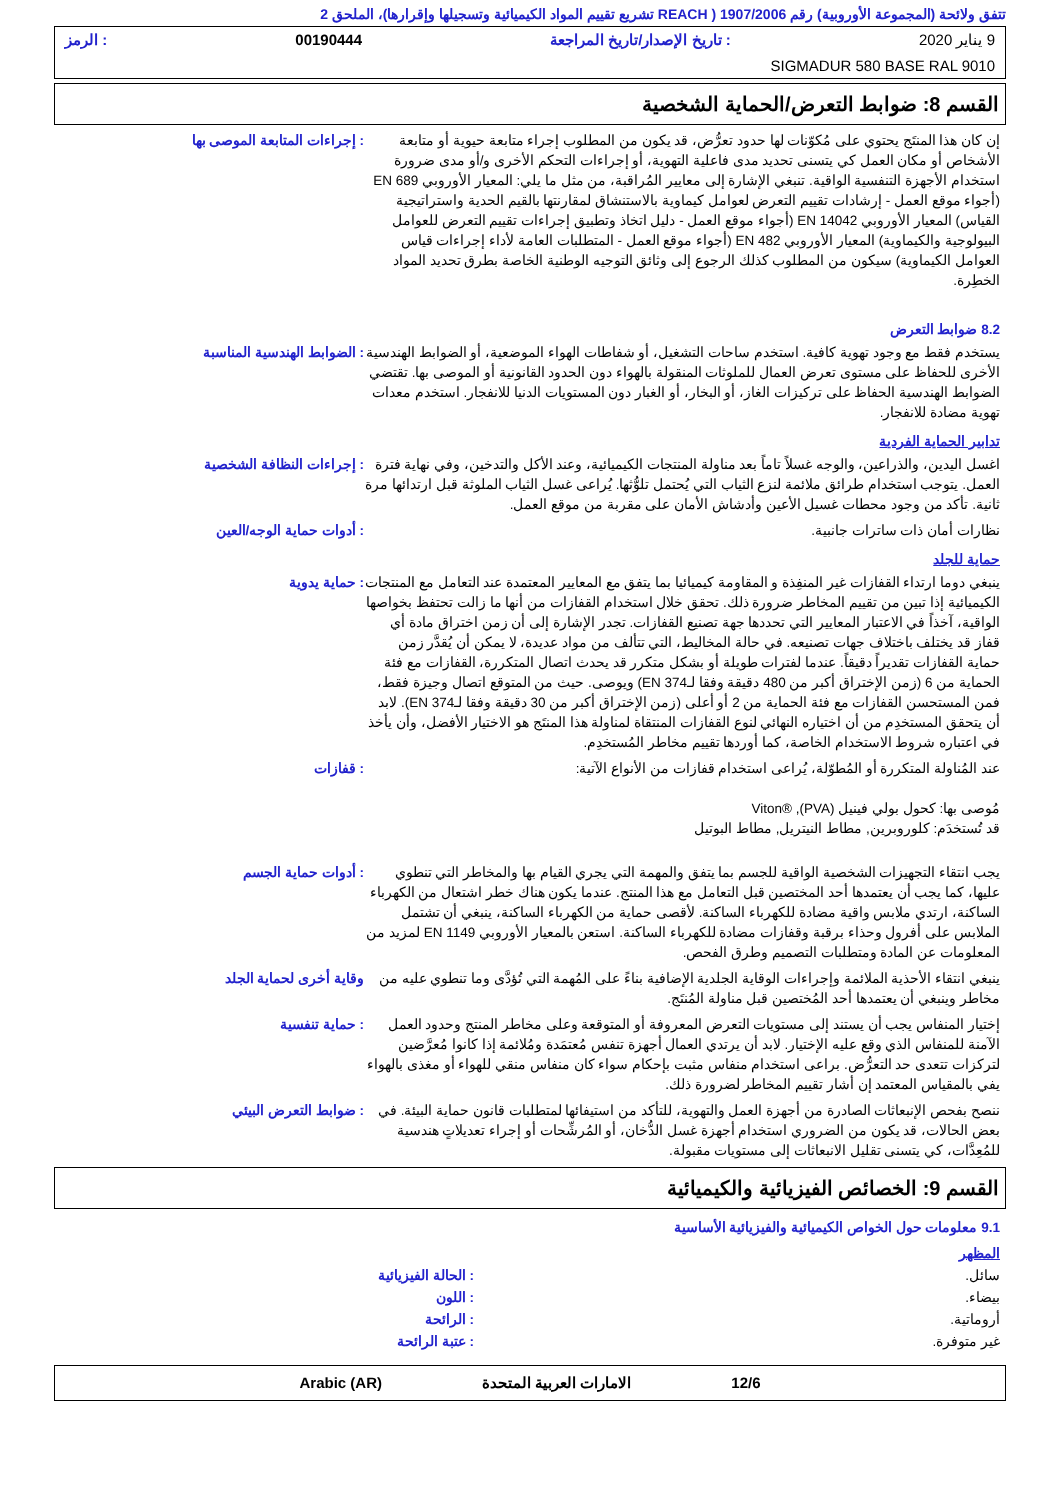تتفق ولائحة (المجموعة الأوروبية) رقم 1907/2006 ( REACH تشريع تقييم المواد الكيميائية وتسجيلها وإقرارها)، الملحق 2
9 يناير 2020: تاريخ الإصدار/تاريخ المراجعة 00190444: الرمز
SIGMADUR 580 BASE RAL 9010
القسم 8: ضوابط التعرض/الحماية الشخصية
إن كان هذا المنتَج يحتوي على مُكوّنات لها حدود تعرُّض، قد يكون من المطلوب إجراء متابعة حيوية أو متابعة الأشخاص أو مكان العمل كي يتسنى تحديد مدى فاعلية التهوية، أو إجراءات التحكم الأخرى و/أو مدى ضرورة استخدام الأجهزة التنفسية الواقية. تنبغي الإشارة إلى معايير المُراقبة، من مثل ما يلي: المعيار الأوروبي EN 689 (أجواء موقع العمل - إرشادات تقييم التعرض لعوامل كيماوية بالاستنشاق لمقارنتها بالقيم الحدية واستراتيجية القياس) المعيار الأوروبي EN 14042 (أجواء موقع العمل - دليل اتخاذ وتطبيق إجراءات تقييم التعرض للعوامل البيولوجية والكيماوية) المعيار الأوروبي EN 482 (أجواء موقع العمل - المتطلبات العامة لأداء إجراءات قياس العوامل الكيماوية) سيكون من المطلوب كذلك الرجوع إلى وثائق التوجيه الوطنية الخاصة بطرق تحديد المواد الخطِرة.
: إجراءات المتابعة الموصى بها
8.2 ضوابط التعرض
يستخدم فقط مع وجود تهوية كافية. استخدم ساحات التشغيل، أو شفاطات الهواء الموضعية، أو الضوابط الهندسية الأخرى للحفاظ على مستوى تعرض العمال للملوثات المنقولة بالهواء دون الحدود القانونية أو الموصى بها. تقتضي الضوابط الهندسية الحفاظ على تركيزات الغاز، أو البخار، أو الغبار دون المستويات الدنيا للانفجار. استخدم معدات تهوية مضادة للانفجار.
: الضوابط الهندسية المناسبة
تدابير الحماية الفردية
اغسل اليدين، والذراعين، والوجه غسلاً تاماً بعد مناولة المنتجات الكيميائية، وعند الأكل والتدخين، وفي نهاية فترة العمل. يتوجب استخدام طرائق ملائمة لنزع الثياب التي يُحتمل تلوُّثها. يُراعى غسل الثياب الملوثة قبل ارتدائها مرة ثانية. تأكد من وجود محطات غسيل الأعين وأدشاش الأمان على مقربة من موقع العمل.
: إجراءات النظافة الشخصية
نظارات أمان ذات ساترات جانبية. : أدوات حماية الوجه/العين
حماية للجلد
ينبغي دوما ارتداء القفازات غير المنفِذة و المقاومة كيميائيا بما يتفق مع المعايير المعتمدة عند التعامل مع المنتجات الكيميائية إذا تبين من تقييم المخاطر ضرورة ذلك. تحقق خلال استخدام القفازات من أنها ما زالت تحتفظ بخواصها الواقية، آخذاً في الاعتبار المعايير التي تحددها جهة تصنيع القفازات. تجدر الإشارة إلى أن زمن اختراق مادة أي قفاز قد يختلف باختلاف جهات تصنيعه. في حالة المخاليط، التي تتألف من مواد عديدة، لا يمكن أن يُقدَّر زمن حماية القفازات تقديراً دقيقاً. عندما لفترات طويلة أو بشكل متكرر قد يحدث اتصال المتكررة، القفازات مع فئة الحماية من 6 (زمن الإختراق أكبر من 480 دقيقة وفقا لـEN 374) ويوصى. حيث من المتوقع اتصال وجيزة فقط، فمن المستحسن القفازات مع فئة الحماية من 2 أو أعلى (زمن الإختراق أكبر من 30 دقيقة وفقا لـEN 374). لابد أن يتحقق المستخدِم من أن اختياره النهائي لنوع القفازات المنتقاة لمناولة هذا المنتَج هو الاختيار الأفضل، وأن يأخذ في اعتباره شروط الاستخدام الخاصة، كما أوردها تقييم مخاطر المُستخدِم.
: حماية يدوية
عند المُناولة المتكررة أو المُطوّلة، يُراعى استخدام قفازات من الأنواع الآتية:
مُوصى بها: كحول بولي فينيل (PVA), ®Viton
قد تُستخدَم: كلوروبرين, مطاط النيتريل, مطاط البوتيل
: قفازات
يجب انتقاء التجهيزات الشخصية الواقية للجسم بما يتفق والمهمة التي يجري القيام بها والمخاطر التي تنطوي عليها، كما يجب أن يعتمدها أحد المختصين قبل التعامل مع هذا المنتج. عندما يكون هناك خطر اشتعال من الكهرباء الساكنة، ارتدي ملابس واقية مضادة للكهرباء الساكنة. لأقصى حماية من الكهرباء الساكنة، ينبغي أن تشتمل الملابس على أفرول وحذاء برقبة وقفازات مضادة للكهرباء الساكنة. استعن بالمعيار الأوروبي EN 1149 لمزيد من المعلومات عن المادة ومتطلبات التصميم وطرق الفحص.
: أدوات حماية الجسم
ينبغي انتقاء الأحذية الملائمة وإجراءات الوقاية الجلدية الإضافية بناءً على المُهمة التي تُؤدَّى وما تنطوي عليه من مخاطر وينبغي أن يعتمدها أحد المُختصين قبل مناولة المُنتَج.
وقاية أخرى لحماية الجلد
إختيار المنفاس يجب أن يستند إلى مستويات التعرض المعروفة أو المتوقعة وعلى مخاطر المنتج وحدود العمل الآمنة للمنفاس الذي وقع عليه الإختيار. لابد أن يرتدي العمال أجهزة تنفس مُعتمَدة ومُلائمة إذا كانوا مُعرَّضين لتركزات تتعدى حد التعرُّض. براعى استخدام منفاس مثبت بإحكام سواء كان منفاس منقي للهواء أو مغذى بالهواء يفي بالمقياس المعتمد إن أشار تقييم المخاطر لضرورة ذلك.
: حماية تنفسية
ننصح بفحص الإنبعاثات الصادرة من أجهزة العمل والتهوية، للتأكد من استيفائها لمتطلبات قانون حماية البيئة. في بعض الحالات، قد يكون من الضروري استخدام أجهزة غسل الدُّخان، أو المُرشِّحات أو إجراء تعديلاتٍ هندسية للمُعِدَّات، كي يتسنى تقليل الانبعاثات إلى مستويات مقبولة.
: ضوابط التعرض البيئي
القسم 9: الخصائص الفيزيائية والكيميائية
9.1 معلومات حول الخواص الكيميائية والفيزيائية الأساسية
المظهر
سائل. : الحالة الفيزيائية
بيضاء. : اللون
أروماتية. : الرائحة
غير متوفرة. : عتبة الرائحة
12/6 الامارات العربية المتحدة Arabic (AR)